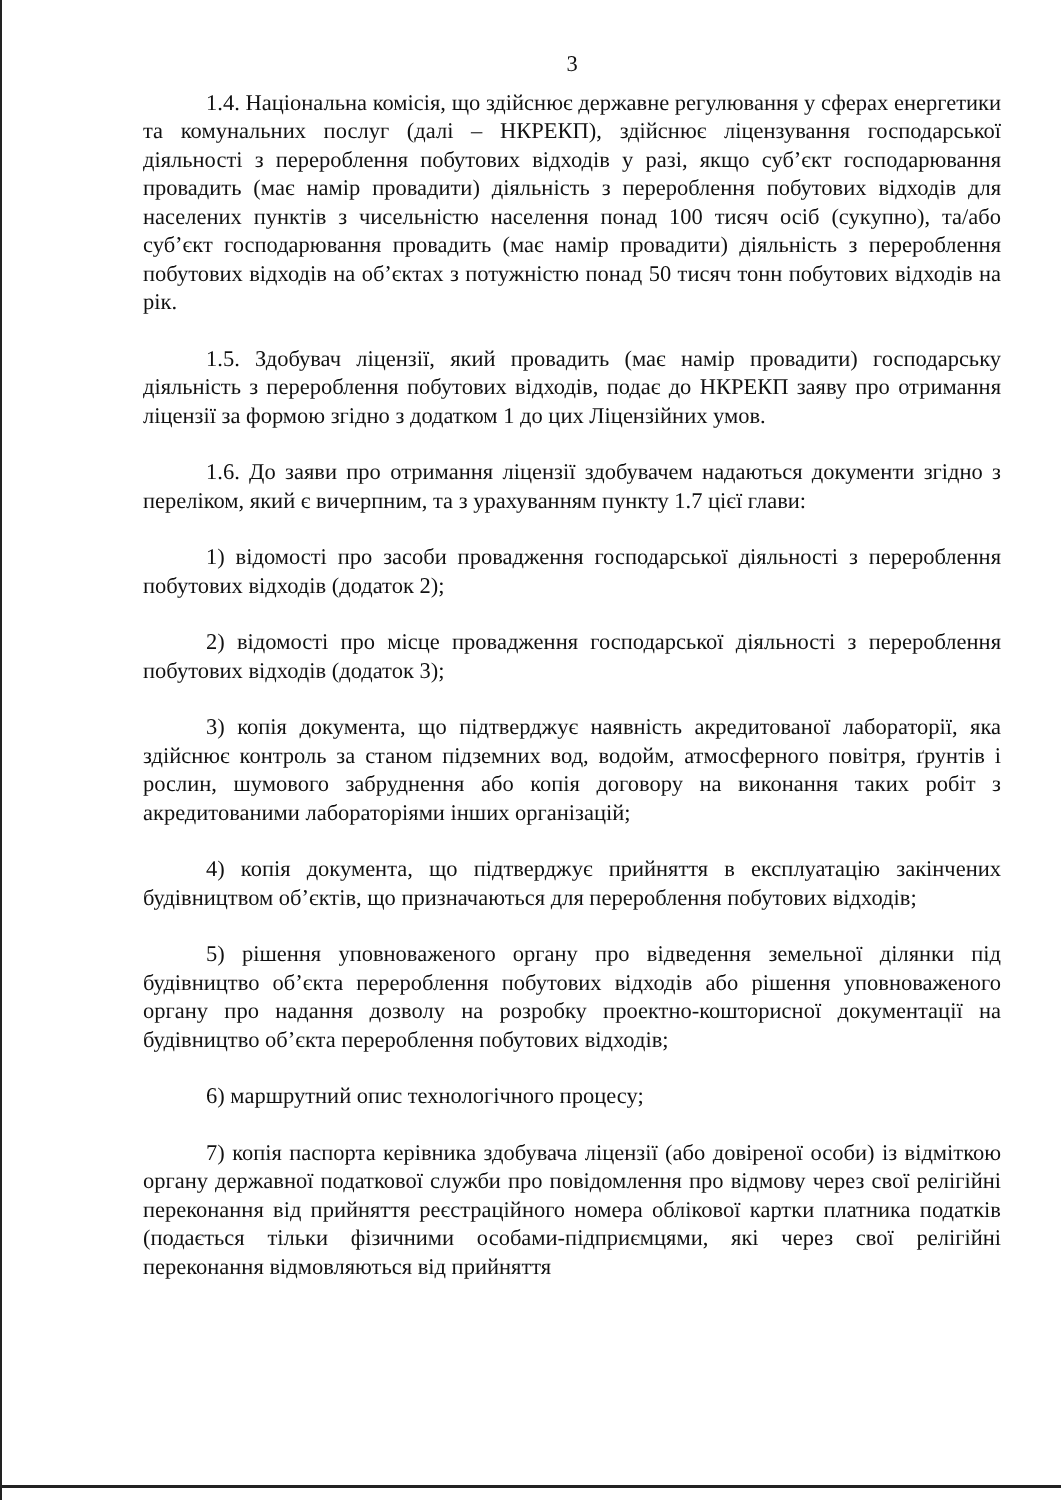3
1.4. Національна комісія, що здійснює державне регулювання у сферах енергетики та комунальних послуг (далі – НКРЕКП), здійснює ліцензування господарської діяльності з перероблення побутових відходів у разі, якщо суб’єкт господарювання провадить (має намір провадити) діяльність з перероблення побутових відходів для населених пунктів з чисельністю населення понад 100 тисяч осіб (сукупно), та/або суб’єкт господарювання провадить (має намір провадити) діяльність з перероблення побутових відходів на об’єктах з потужністю понад 50 тисяч тонн побутових відходів на рік.
1.5. Здобувач ліцензії, який провадить (має намір провадити) господарську діяльність з перероблення побутових відходів, подає до НКРЕКП заяву про отримання ліцензії за формою згідно з додатком 1 до цих Ліцензійних умов.
1.6. До заяви про отримання ліцензії здобувачем надаються документи згідно з переліком, який є вичерпним, та з урахуванням пункту 1.7 цієї глави:
1) відомості про засоби провадження господарської діяльності з перероблення побутових відходів (додаток 2);
2) відомості про місце провадження господарської діяльності з перероблення побутових відходів (додаток 3);
3) копія документа, що підтверджує наявність акредитованої лабораторії, яка здійснює контроль за станом підземних вод, водойм, атмосферного повітря, ґрунтів і рослин, шумового забруднення або копія договору на виконання таких робіт з акредитованими лабораторіями інших організацій;
4) копія документа, що підтверджує прийняття в експлуатацію закінчених будівництвом об’єктів, що призначаються для перероблення побутових відходів;
5) рішення уповноваженого органу про відведення земельної ділянки під будівництво об’єкта перероблення побутових відходів або рішення уповноваженого органу про надання дозволу на розробку проектно-кошторисної документації на будівництво об’єкта перероблення побутових відходів;
6) маршрутний опис технологічного процесу;
7) копія паспорта керівника здобувача ліцензії (або довіреної особи) із відміткою органу державної податкової служби про повідомлення про відмову через свої релігійні переконання від прийняття реєстраційного номера облікової картки платника податків (подається тільки фізичними особами-підприємцями, які через свої релігійні переконання відмовляються від прийняття